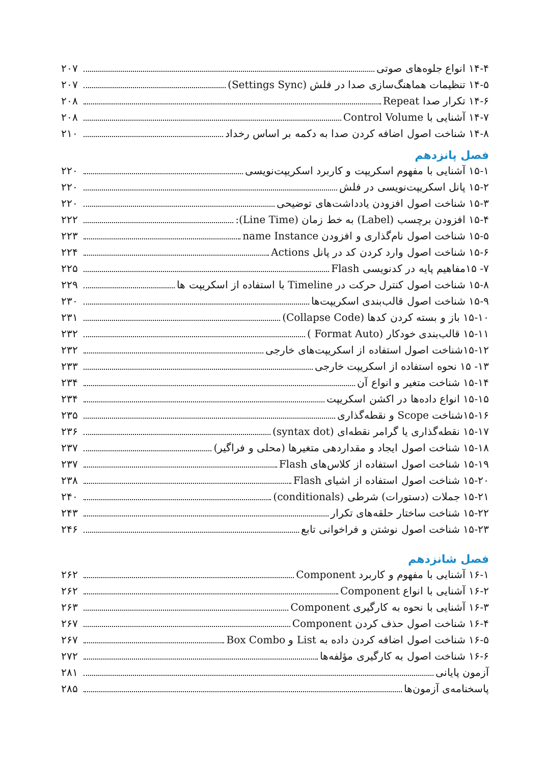۱۴-۴ انواع جلوه‌های صوتی ۲۰۷
۱۴-۵ تنظیمات هماهنگ‌سازی صدا در فلش (Settings Sync) ۲۰۷
۱۴-۶ تکرار صدا Repeat ۲۰۸
۱۴-۷ آشنایی با Control Volume ۲۰۸
۱۴-۸ شناخت اصول اضافه کردن صدا به دکمه بر اساس رخداد ۲۱۰
فصل پانزدهم
۱۵-۱ آشنایی با مفهوم اسکریپت و کاربرد اسکریپت‌نویسی ۲۲۰
۱۵-۲ پانل اسکریپت‌نویسی در فلش ۲۲۰
۱۵-۳ شناخت اصول افزودن یادداشت‌های توضیحی ۲۲۰
۱۵-۴ افزودن برچسب (Label) به خط زمان (Line Time): ۲۲۲
۱۵-۵ شناخت اصول نام‌گذاری و افزودن name Instance ۲۲۳
۱۵-۶ شناخت اصول وارد کردن کد در پانل Actions ۲۲۴
۷- ۱۵مفاهیم پایه در کدنویسی Flash ۲۲۵
۱۵-۸ شناخت اصول کنترل حرکت در Timeline با استفاده از اسکریپت ها ۲۲۹
۱۵-۹ شناخت اصول قالب‌بندی اسکریپت‌ها ۲۳۰
۱۵-۱۰ باز و بسته کردن کدها (Collapse Code) ۲۳۱
۱۵-۱۱ قالب‌بندی خودکار (Format Auto ) ۲۳۲
۱۵-۱۲شناخت اصول استفاده از اسکریپت‌های خارجی ۲۳۲
۱۳- ۱۵ نحوه استفاده از اسکریپت خارجی ۲۳۳
۱۵-۱۴ شناخت متغیر و انواع آن ۲۳۴
۱۵-۱۵ انواع داده‌ها در اکشن اسکریپت ۲۳۴
۱۵-۱۶شناخت Scope و نقطه‌گذاری ۲۳۵
۱۵-۱۷ نقطه‌گذاری یا گرامر نقطه‌ای (syntax dot) ۲۳۶
۱۵-۱۸ شناخت اصول ایجاد و مقداردهی متغیرها (محلی و فراگیر) ۲۳۷
۱۵-۱۹ شناخت اصول استفاده از کلاس‌های Flash ۲۳۷
۱۵-۲۰ شناخت اصول استفاده از اشیای Flash ۲۳۸
۱۵-۲۱ جملات (دستورات) شرطی (conditionals) ۲۴۰
۱۵-۲۲ شناخت ساختار حلقه‌های تکرار ۲۴۳
۱۵-۲۳ شناخت اصول نوشتن و فراخوانی تابع ۲۴۶
فصل شانزدهم
۱۶-۱ آشنایی با مفهوم و کاربرد Component ۲۶۲
۱۶-۲ آشنایی با انواع Component ۲۶۲
۱۶-۳ آشنایی با نحوه به کارگیری Component ۲۶۳
۱۶-۴ شناخت اصول حذف کردن Component ۲۶۷
۱۶-۵ شناخت اصول اضافه کردن داده به List و Box Combo ۲۶۷
۱۶-۶ شناخت اصول به کارگیری مؤلفه‌ها ۲۷۲
آزمون پایانی ۲۸۱
پاسخنامه‌ی آزمون‌ها ۲۸۵